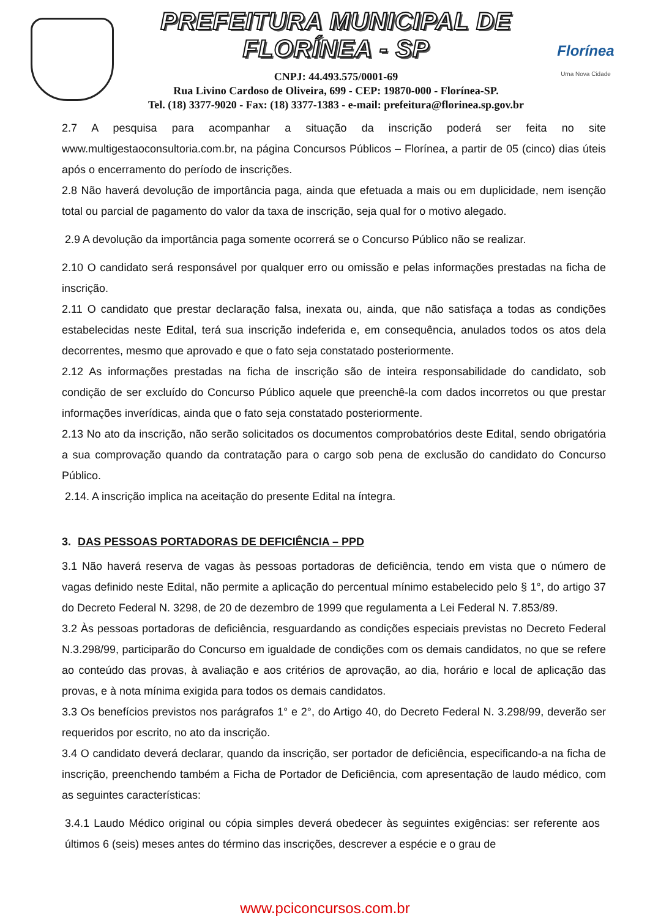PREFEITURA MUNICIPAL DE FLORÍNEA - SP
CNPJ: 44.493.575/0001-69
Rua Livino Cardoso de Oliveira, 699 - CEP: 19870-000 - Florínea-SP.
Tel. (18) 3377-9020 - Fax: (18) 3377-1383 - e-mail: prefeitura@florinea.sp.gov.br
Florínea
Uma Nova Cidade
2.7 A pesquisa para acompanhar a situação da inscrição poderá ser feita no site www.multigestaoconsultoria.com.br, na página Concursos Públicos – Florínea, a partir de 05 (cinco) dias úteis após o encerramento do período de inscrições.
2.8 Não haverá devolução de importância paga, ainda que efetuada a mais ou em duplicidade, nem isenção total ou parcial de pagamento do valor da taxa de inscrição, seja qual for o motivo alegado.
2.9 A devolução da importância paga somente ocorrerá se o Concurso Público não se realizar.
2.10 O candidato será responsável por qualquer erro ou omissão e pelas informações prestadas na ficha de inscrição.
2.11 O candidato que prestar declaração falsa, inexata ou, ainda, que não satisfaça a todas as condições estabelecidas neste Edital, terá sua inscrição indeferida e, em consequência, anulados todos os atos dela decorrentes, mesmo que aprovado e que o fato seja constatado posteriormente.
2.12 As informações prestadas na ficha de inscrição são de inteira responsabilidade do candidato, sob condição de ser excluído do Concurso Público aquele que preenchê-la com dados incorretos ou que prestar informações inverídicas, ainda que o fato seja constatado posteriormente.
2.13 No ato da inscrição, não serão solicitados os documentos comprobatórios deste Edital, sendo obrigatória a sua comprovação quando da contratação para o cargo sob pena de exclusão do candidato do Concurso Público.
2.14. A inscrição implica na aceitação do presente Edital na íntegra.
3. DAS PESSOAS PORTADORAS DE DEFICIÊNCIA – PPD
3.1 Não haverá reserva de vagas às pessoas portadoras de deficiência, tendo em vista que o número de vagas definido neste Edital, não permite a aplicação do percentual mínimo estabelecido pelo § 1°, do artigo 37 do Decreto Federal N. 3298, de 20 de dezembro de 1999 que regulamenta a Lei Federal N. 7.853/89.
3.2 Às pessoas portadoras de deficiência, resguardando as condições especiais previstas no Decreto Federal N.3.298/99, participarão do Concurso em igualdade de condições com os demais candidatos, no que se refere ao conteúdo das provas, à avaliação e aos critérios de aprovação, ao dia, horário e local de aplicação das provas, e à nota mínima exigida para todos os demais candidatos.
3.3 Os benefícios previstos nos parágrafos 1° e 2°, do Artigo 40, do Decreto Federal N. 3.298/99, deverão ser requeridos por escrito, no ato da inscrição.
3.4 O candidato deverá declarar, quando da inscrição, ser portador de deficiência, especificando-a na ficha de inscrição, preenchendo também a Ficha de Portador de Deficiência, com apresentação de laudo médico, com as seguintes características:
3.4.1 Laudo Médico original ou cópia simples deverá obedecer às seguintes exigências: ser referente aos últimos 6 (seis) meses antes do término das inscrições, descrever a espécie e o grau de
www.pciconcursos.com.br